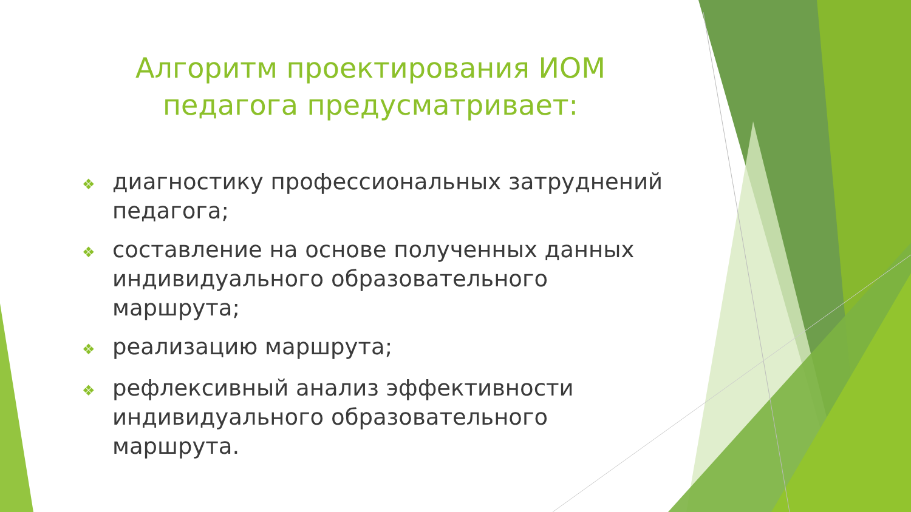Алгоритм проектирования ИОМ педагога предусматривает:
❖ диагностику профессиональных затруднений педагога;
❖ составление на основе полученных данных индивидуального образовательного маршрута;
❖ реализацию маршрута;
❖ рефлексивный анализ эффективности индивидуального образовательного маршрута.